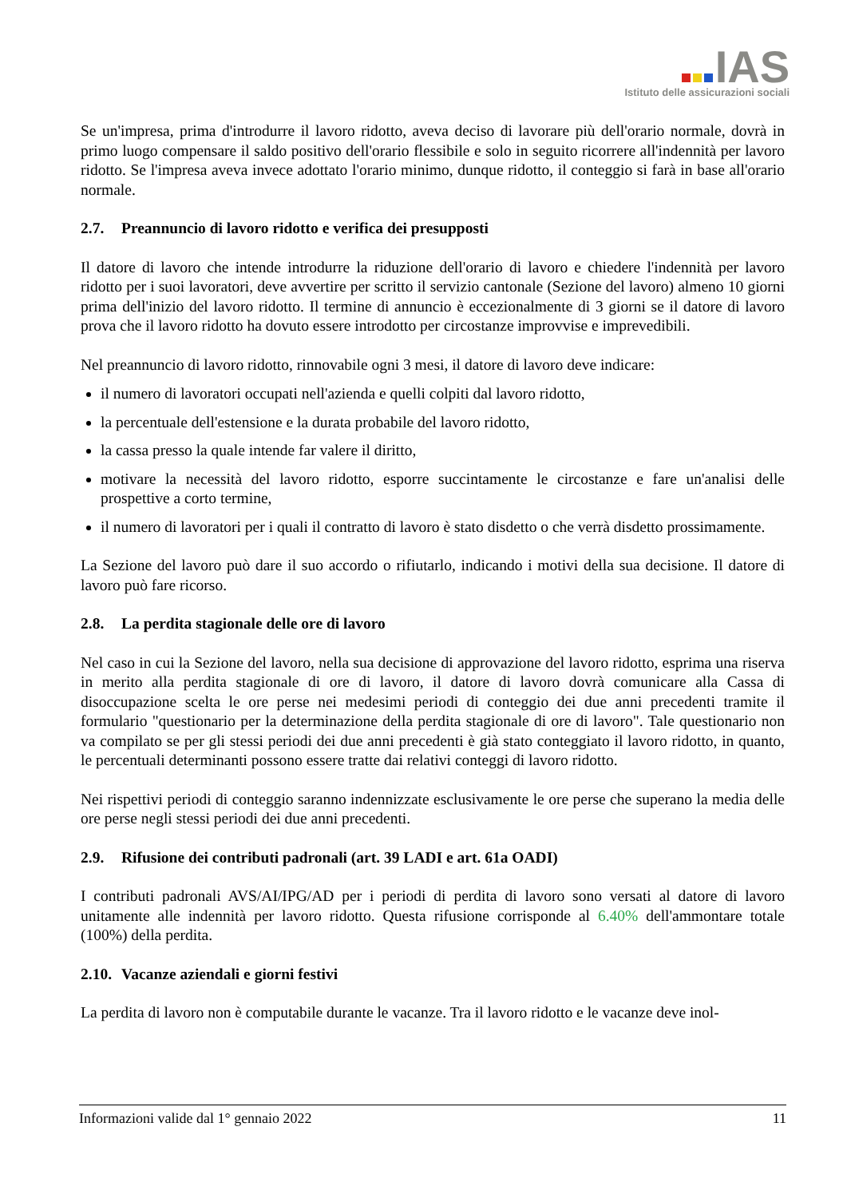IAS
Istituto delle assicurazioni sociali
Se un'impresa, prima d'introdurre il lavoro ridotto, aveva deciso di lavorare più dell'orario normale, dovrà in primo luogo compensare il saldo positivo dell'orario flessibile e solo in seguito ricorrere all'indennità per lavoro ridotto. Se l'impresa aveva invece adottato l'orario minimo, dunque ridotto, il conteggio si farà in base all'orario normale.
2.7. Preannuncio di lavoro ridotto e verifica dei presupposti
Il datore di lavoro che intende introdurre la riduzione dell'orario di lavoro e chiedere l'indennità per lavoro ridotto per i suoi lavoratori, deve avvertire per scritto il servizio cantonale (Sezione del lavoro) almeno 10 giorni prima dell'inizio del lavoro ridotto. Il termine di annuncio è eccezionalmente di 3 giorni se il datore di lavoro prova che il lavoro ridotto ha dovuto essere introdotto per circostanze improvvise e imprevedibili.
Nel preannuncio di lavoro ridotto, rinnovabile ogni 3 mesi, il datore di lavoro deve indicare:
il numero di lavoratori occupati nell'azienda e quelli colpiti dal lavoro ridotto,
la percentuale dell'estensione e la durata probabile del lavoro ridotto,
la cassa presso la quale intende far valere il diritto,
motivare la necessità del lavoro ridotto, esporre succintamente le circostanze e fare un'analisi delle prospettive a corto termine,
il numero di lavoratori per i quali il contratto di lavoro è stato disdetto o che verrà disdetto prossimamente.
La Sezione del lavoro può dare il suo accordo o rifiutarlo, indicando i motivi della sua decisione. Il datore di lavoro può fare ricorso.
2.8. La perdita stagionale delle ore di lavoro
Nel caso in cui la Sezione del lavoro, nella sua decisione di approvazione del lavoro ridotto, esprima una riserva in merito alla perdita stagionale di ore di lavoro, il datore di lavoro dovrà comunicare alla Cassa di disoccupazione scelta le ore perse nei medesimi periodi di conteggio dei due anni precedenti tramite il formulario "questionario per la determinazione della perdita stagionale di ore di lavoro". Tale questionario non va compilato se per gli stessi periodi dei due anni precedenti è già stato conteggiato il lavoro ridotto, in quanto, le percentuali determinanti possono essere tratte dai relativi conteggi di lavoro ridotto.
Nei rispettivi periodi di conteggio saranno indennizzate esclusivamente le ore perse che superano la media delle ore perse negli stessi periodi dei due anni precedenti.
2.9. Rifusione dei contributi padronali (art. 39 LADI e art. 61a OADI)
I contributi padronali AVS/AI/IPG/AD per i periodi di perdita di lavoro sono versati al datore di lavoro unitamente alle indennità per lavoro ridotto. Questa rifusione corrisponde al 6.40% dell'ammontare totale (100%) della perdita.
2.10. Vacanze aziendali e giorni festivi
La perdita di lavoro non è computabile durante le vacanze. Tra il lavoro ridotto e le vacanze deve inol-
Informazioni valide dal 1° gennaio 2022 11